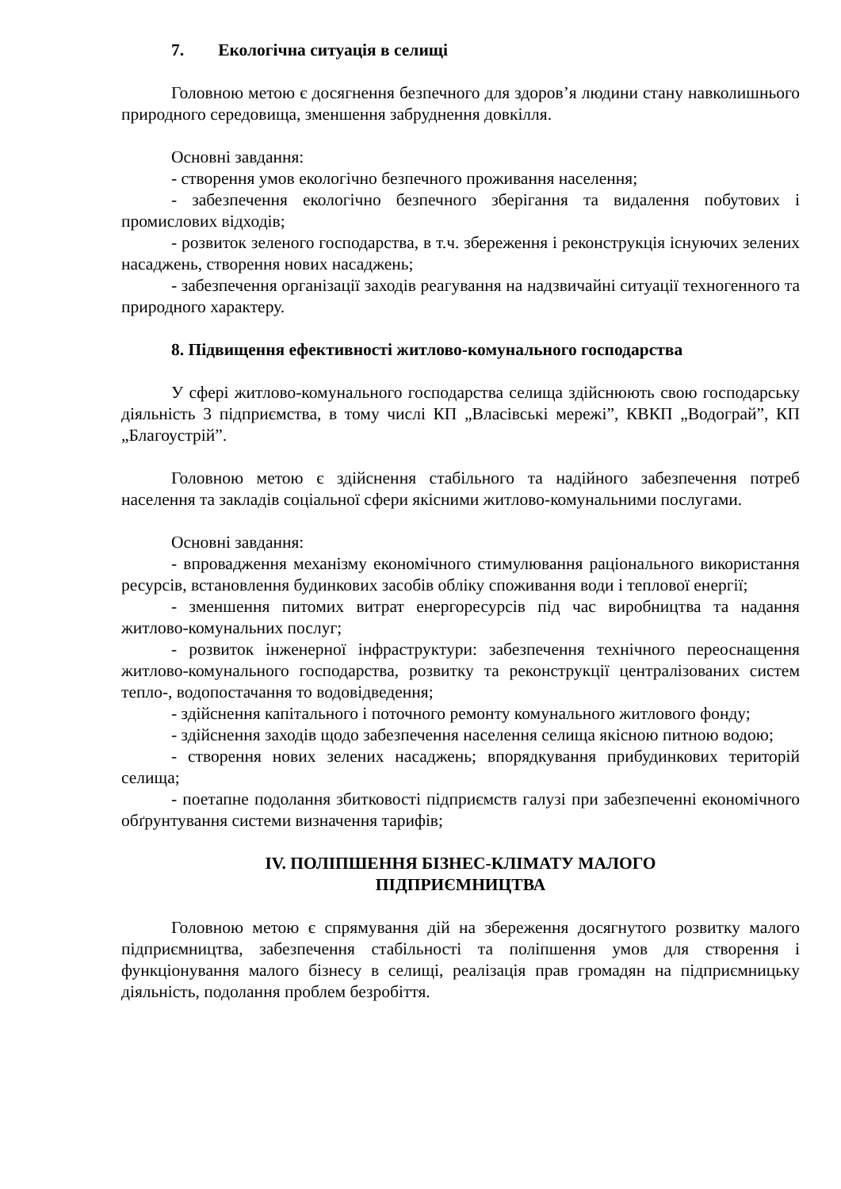7. Екологічна ситуація в селищі
Головною метою є досягнення безпечного для здоров’я людини стану навколишнього природного середовища, зменшення забруднення довкілля.
Основні завдання:
- створення умов екологічно безпечного проживання населення;
- забезпечення екологічно безпечного зберігання та видалення побутових і промислових відходів;
- розвиток зеленого господарства, в т.ч. збереження і реконструкція існуючих зелених насаджень, створення нових насаджень;
- забезпечення організації заходів реагування на надзвичайні ситуації техногенного та природного характеру.
8. Підвищення ефективності житлово-комунального господарства
У сфері житлово-комунального господарства селища здійснюють свою господарську діяльність 3 підприємства, в тому числі КП „Власівські мережі”, КВКП „Водограй”, КП „Благоустрій”.
Головною метою є здійснення стабільного та надійного забезпечення потреб населення та закладів соціальної сфери якісними житлово-комунальними послугами.
Основні завдання:
- впровадження механізму економічного стимулювання раціонального використання ресурсів, встановлення будинкових засобів обліку споживання води і теплової енергії;
- зменшення питомих витрат енергоресурсів під час виробництва та надання житлово-комунальних послуг;
- розвиток інженерної інфраструктури: забезпечення технічного переоснащення житлово-комунального господарства, розвитку та реконструкції централізованих систем тепло-, водопостачання то водовідведення;
- здійснення капітального і поточного ремонту комунального житлового фонду;
- здійснення заходів щодо забезпечення населення селища якісною питною водою;
- створення нових зелених насаджень; впорядкування прибудинкових територій селища;
- поетапне подолання збитковості підприємств галузі при забезпеченні економічного обґрунтування системи визначення тарифів;
IV. ПОЛІПШЕННЯ БІЗНЕС-КЛІМАТУ МАЛОГО
ПІДПРИЄМНИЦТВА
Головною метою є спрямування дій на збереження досягнутого розвитку малого підприємництва, забезпечення стабільності та поліпшення умов для створення і функціонування малого бізнесу в селищі, реалізація прав громадян на підприємницьку діяльність, подолання проблем безробіття.